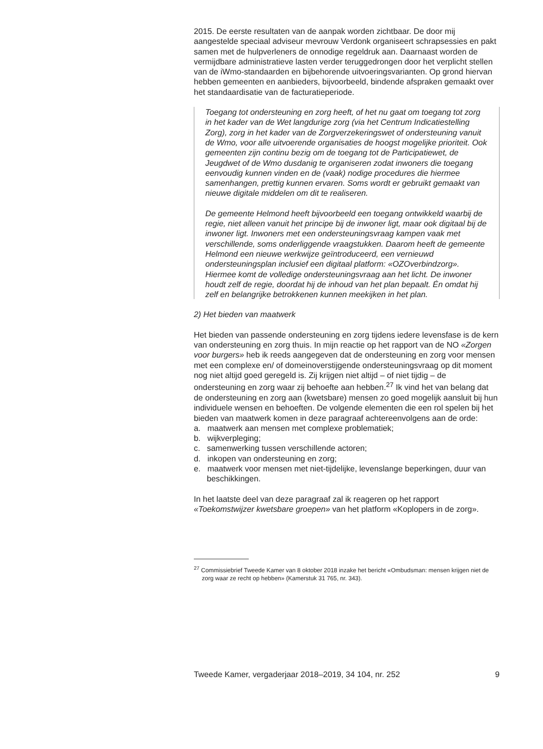2015. De eerste resultaten van de aanpak worden zichtbaar. De door mij aangestelde speciaal adviseur mevrouw Verdonk organiseert schrap­sessies en pakt samen met de hulpverleners de onnodige regeldruk aan. Daarnaast worden de vermijdbare administratieve lasten verder terugge­drongen door het verplicht stellen van de iWmo-standaarden en bijbeho­rende uitvoeringsvarianten. Op grond hiervan hebben gemeenten en aanbieders, bijvoorbeeld, bindende afspraken gemaakt over het standaar­disatie van de facturatieperiode.
Toegang tot ondersteuning en zorg heeft, of het nu gaat om toegang tot zorg in het kader van de Wet langdurige zorg (via het Centrum Indicatiestelling Zorg), zorg in het kader van de Zorgverzekeringswet of ondersteuning vanuit de Wmo, voor alle uitvoerende organisaties de hoogst mogelijke prioriteit. Ook gemeenten zijn continu bezig om de toegang tot de Participatiewet, de Jeugdwet of de Wmo dusdanig te organiseren zodat inwoners die toegang eenvoudig kunnen vinden en de (vaak) nodige procedures die hiermee samenhangen, prettig kunnen ervaren. Soms wordt er gebruikt gemaakt van nieuwe digitale middelen om dit te realiseren.
De gemeente Helmond heeft bijvoorbeeld een toegang ontwikkeld waarbij de regie, niet alleen vanuit het principe bij de inwoner ligt, maar ook digitaal bij de inwoner ligt. Inwoners met een ondersteu­ningsvraag kampen vaak met verschillende, soms onderliggende vraagstukken. Daarom heeft de gemeente Helmond een nieuwe werkwijze geïntroduceerd, een vernieuwd ondersteuningsplan inclusief een digitaal platform: «OZOverbindzorg». Hiermee komt de volledige ondersteuningsvraag aan het licht. De inwoner houdt zelf de regie, doordat hij de inhoud van het plan bepaalt. Én omdat hij zelf en belangrijke betrokkenen kunnen meekijken in het plan.
2) Het bieden van maatwerk
Het bieden van passende ondersteuning en zorg tijdens iedere levensfase is de kern van ondersteuning en zorg thuis. In mijn reactie op het rapport van de NO «Zorgen voor burgers» heb ik reeds aangegeven dat de ondersteuning en zorg voor mensen met een complexe en/ of domein­overstijgende ondersteuningsvraag op dit moment nog niet altijd goed geregeld is. Zij krijgen niet altijd – of niet tijdig – de ondersteuning en zorg waar zij behoefte aan hebben.<sup>27</sup> Ik vind het van belang dat de onder­steuning en zorg aan (kwetsbare) mensen zo goed mogelijk aansluit bij hun individuele wensen en behoeften. De volgende elementen die een rol spelen bij het bieden van maatwerk komen in deze paragraaf achtereen­volgens aan de orde:
a. maatwerk aan mensen met complexe problematiek;
b. wijkverpleging;
c. samenwerking tussen verschillende actoren;
d. inkopen van ondersteuning en zorg;
e. maatwerk voor mensen met niet-tijdelijke, levenslange beperkingen, duur van beschikkingen.
In het laatste deel van deze paragraaf zal ik reageren op het rapport «Toekomstwijzer kwetsbare groepen» van het platform «Koplopers in de zorg».
<sup>27</sup> Commissiebrief Tweede Kamer van 8 oktober 2018 inzake het bericht «Ombudsman: mensen krijgen niet de zorg waar ze recht op hebben» (Kamerstuk 31 765, nr. 343).
Tweede Kamer, vergaderjaar 2018–2019, 34 104, nr. 252 9